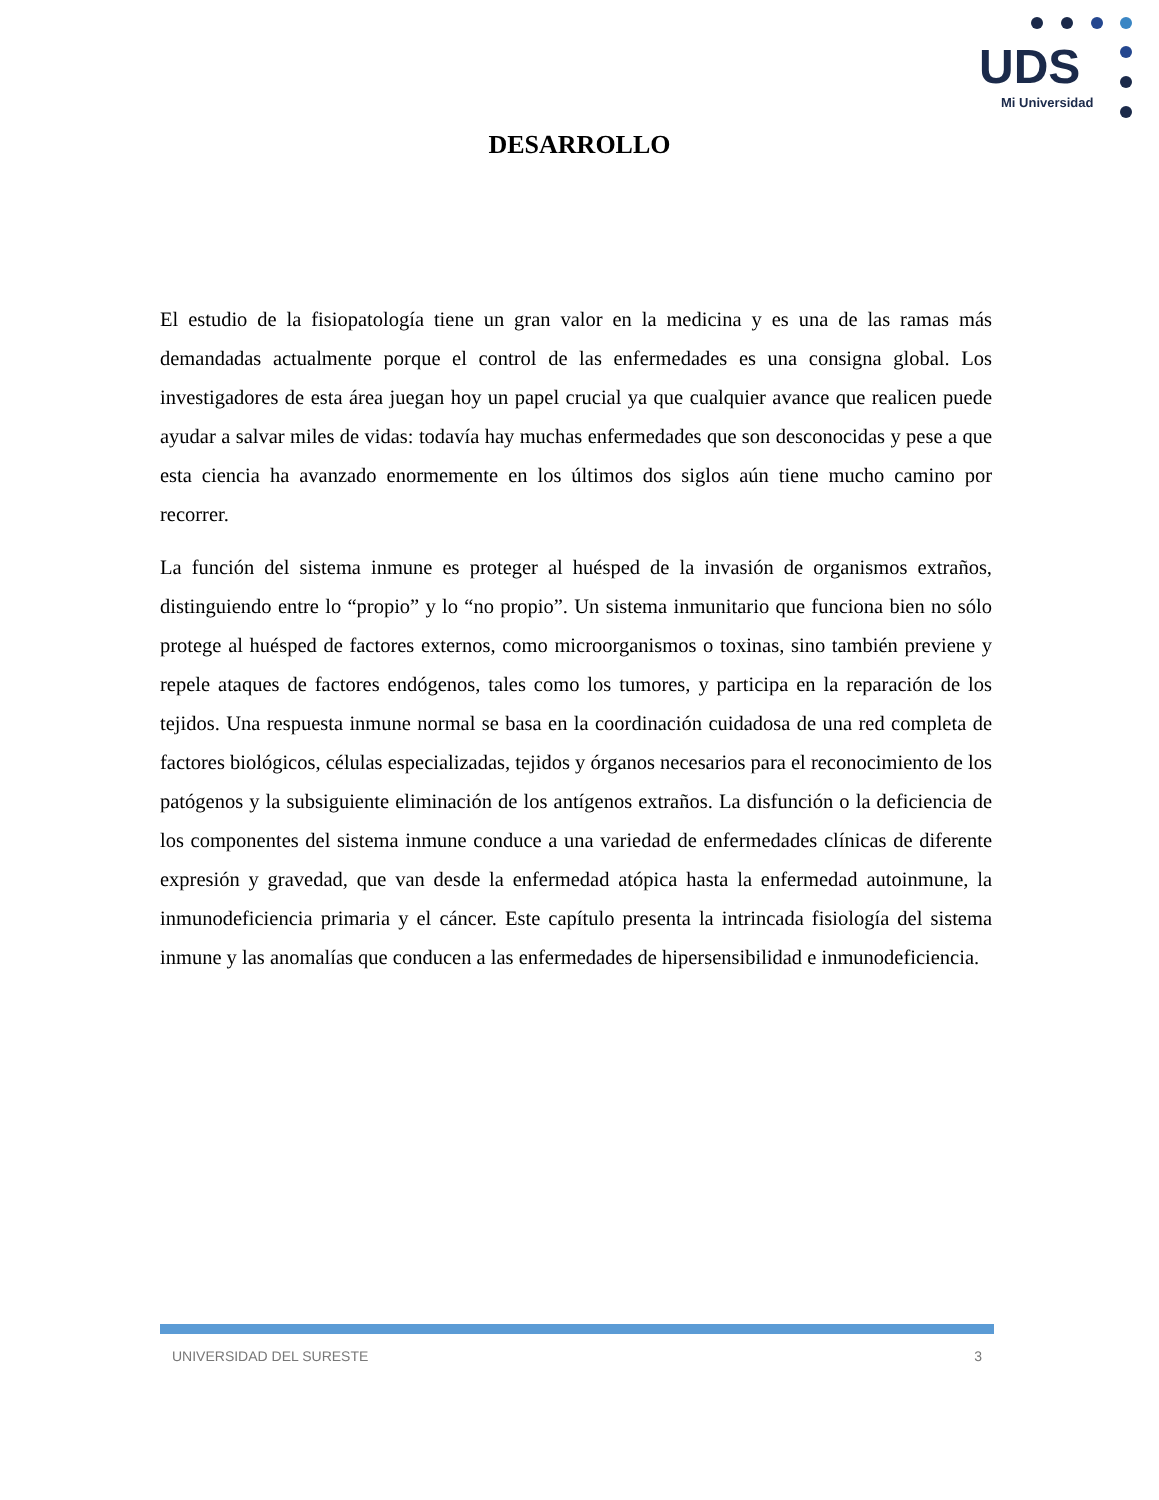UDS
Mi Universidad
DESARROLLO
El estudio de la fisiopatología tiene un gran valor en la medicina y es una de las ramas más demandadas actualmente porque el control de las enfermedades es una consigna global. Los investigadores de esta área juegan hoy un papel crucial ya que cualquier avance que realicen puede ayudar a salvar miles de vidas: todavía hay muchas enfermedades que son desconocidas y pese a que esta ciencia ha avanzado enormemente en los últimos dos siglos aún tiene mucho camino por recorrer.
La función del sistema inmune es proteger al huésped de la invasión de organismos extraños, distinguiendo entre lo “propio” y lo “no propio”. Un sistema inmunitario que funciona bien no sólo protege al huésped de factores externos, como microorganismos o toxinas, sino también previene y repele ataques de factores endógenos, tales como los tumores, y participa en la reparación de los tejidos. Una respuesta inmune normal se basa en la coordinación cuidadosa de una red completa de factores biológicos, células especializadas, tejidos y órganos necesarios para el reconocimiento de los patógenos y la subsiguiente eliminación de los antígenos extraños. La disfunción o la deficiencia de los componentes del sistema inmune conduce a una variedad de enfermedades clínicas de diferente expresión y gravedad, que van desde la enfermedad atópica hasta la enfermedad autoinmune, la inmunodeficiencia primaria y el cáncer. Este capítulo presenta la intrincada fisiología del sistema inmune y las anomalías que conducen a las enfermedades de hipersensibilidad e inmunodeficiencia.
UNIVERSIDAD DEL SURESTE 3